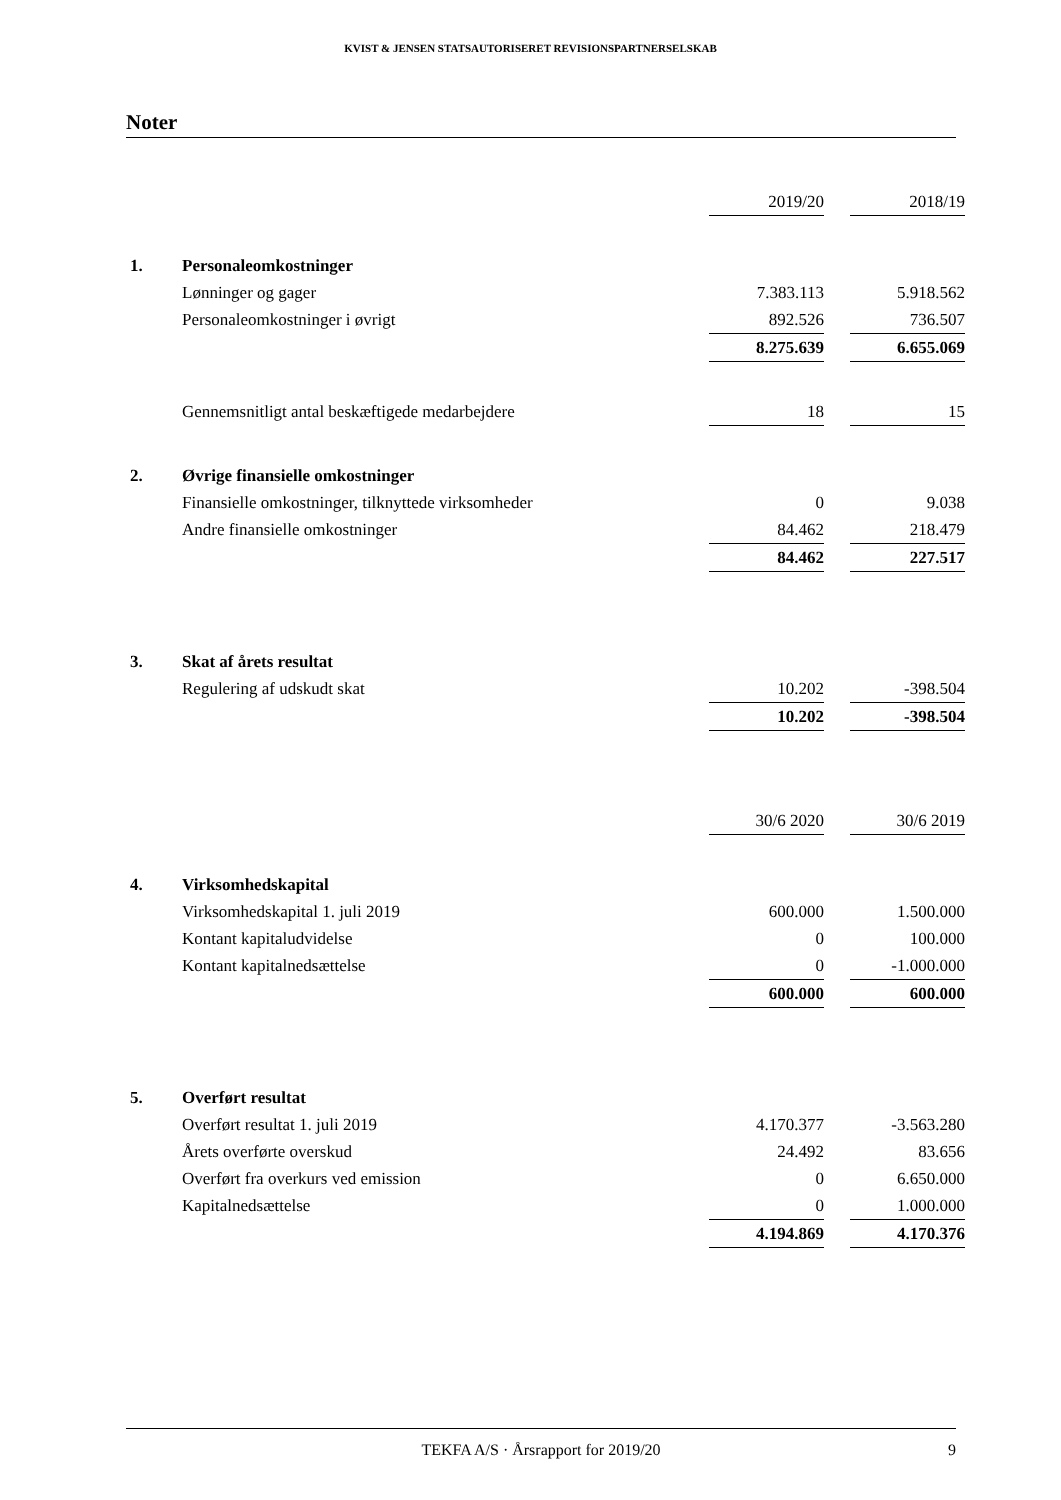KVIST & JENSEN STATSAUTORISERET REVISIONSPARTNERSELSKAB
Noter
| | | 2019/20 | | 2018/19 |
| 1. | Personaleomkostninger | | | |
| | Lønninger og gager | 7.383.113 | | 5.918.562 |
| | Personaleomkostninger i øvrigt | 892.526 | | 736.507 |
| | | 8.275.639 | | 6.655.069 |
| | Gennemsnitligt antal beskæftigede medarbejdere | 18 | | 15 |
| 2. | Øvrige finansielle omkostninger | | | |
| | Finansielle omkostninger, tilknyttede virksomheder | 0 | | 9.038 |
| | Andre finansielle omkostninger | 84.462 | | 218.479 |
| | | 84.462 | | 227.517 |
| 3. | Skat af årets resultat | | | |
| | Regulering af udskudt skat | 10.202 | | -398.504 |
| | | 10.202 | | -398.504 |
| | | 30/6 2020 | | 30/6 2019 |
| 4. | Virksomhedskapital | | | |
| | Virksomhedskapital 1. juli 2019 | 600.000 | | 1.500.000 |
| | Kontant kapitaludvidelse | 0 | | 100.000 |
| | Kontant kapitalnedsættelse | 0 | | -1.000.000 |
| | | 600.000 | | 600.000 |
| 5. | Overført resultat | | | |
| | Overført resultat 1. juli 2019 | 4.170.377 | | -3.563.280 |
| | Årets overførte overskud | 24.492 | | 83.656 |
| | Overført fra overkurs ved emission | 0 | | 6.650.000 |
| | Kapitalnedsættelse | 0 | | 1.000.000 |
| | | 4.194.869 | | 4.170.376 |
TEKFA A/S · Årsrapport for 2019/20 9